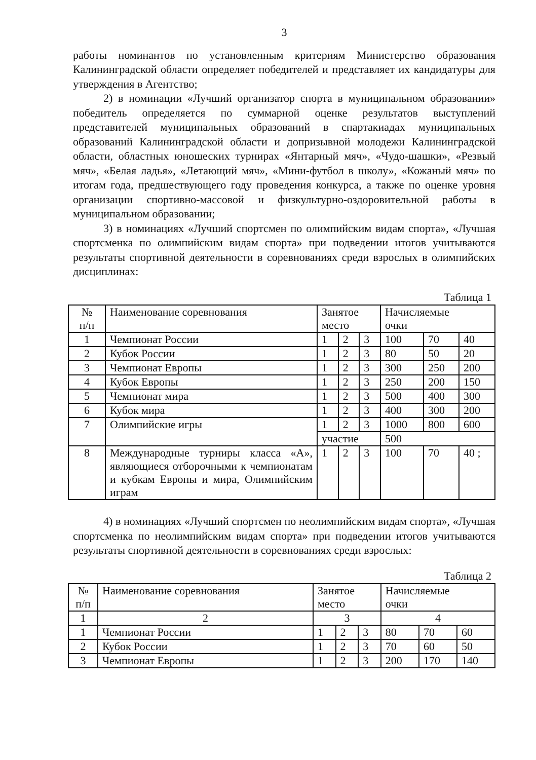3
работы номинантов по установленным критериям Министерство образования Калининградской области определяет победителей и представляет их кандидатуры для утверждения в Агентство;
2) в номинации «Лучший организатор спорта в муниципальном образовании» победитель определяется по суммарной оценке результатов выступлений представителей муниципальных образований в спартакиадах муниципальных образований Калининградской области и допризывной молодежи Калининградской области, областных юношеских турнирах «Янтарный мяч», «Чудо-шашки», «Резвый мяч», «Белая ладья», «Летающий мяч», «Мини-футбол в школу», «Кожаный мяч» по итогам года, предшествующего году проведения конкурса, а также по оценке уровня организации спортивно-массовой и физкультурно-оздоровительной работы в муниципальном образовании;
3) в номинациях «Лучший спортсмен по олимпийским видам спорта», «Лучшая спортсменка по олимпийским видам спорта» при подведении итогов учитываются результаты спортивной деятельности в соревнованиях среди взрослых в олимпийских дисциплинах:
Таблица 1
| № п/п | Наименование соревнования | Занятое место | | | Начисляемые очки | | |
| 1 | Чемпионат России | 1 | 2 | 3 | 100 | 70 | 40 |
| 2 | Кубок России | 1 | 2 | 3 | 80 | 50 | 20 |
| 3 | Чемпионат Европы | 1 | 2 | 3 | 300 | 250 | 200 |
| 4 | Кубок Европы | 1 | 2 | 3 | 250 | 200 | 150 |
| 5 | Чемпионат мира | 1 | 2 | 3 | 500 | 400 | 300 |
| 6 | Кубок мира | 1 | 2 | 3 | 400 | 300 | 200 |
| 7 | Олимпийские игры | 1 | 2 | 3 | 1000 | 800 | 600 |
| | | участие | | | 500 | | |
| 8 | Международные турниры класса «А», являющиеся отборочными к чемпионатам и кубкам Европы и мира, Олимпийским играм | 1 | 2 | 3 | 100 | 70 | 40 ; |
4) в номинациях «Лучший спортсмен по неолимпийским видам спорта», «Лучшая спортсменка по неолимпийским видам спорта» при подведении итогов учитываются результаты спортивной деятельности в соревнованиях среди взрослых:
Таблица 2
| № п/п | Наименование соревнования | Занятое место | | | Начисляемые очки | | |
| 1 | 2 | 3 | | | 4 | | |
| 1 | Чемпионат России | 1 | 2 | 3 | 80 | 70 | 60 |
| 2 | Кубок России | 1 | 2 | 3 | 70 | 60 | 50 |
| 3 | Чемпионат Европы | 1 | 2 | 3 | 200 | 170 | 140 |